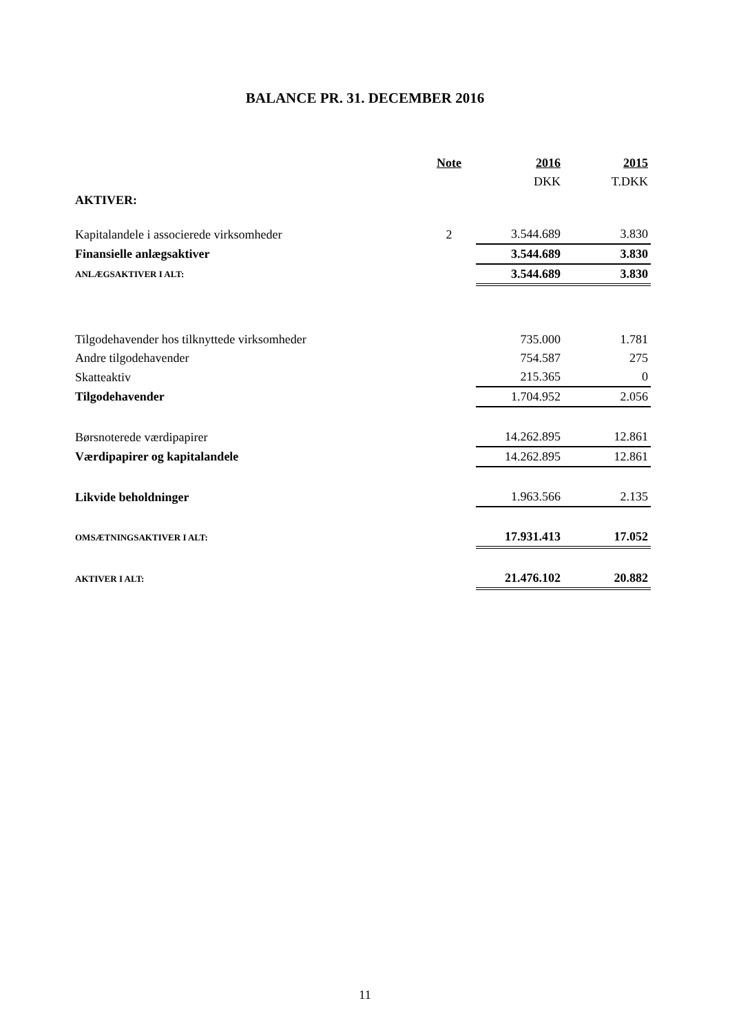BALANCE PR. 31. DECEMBER 2016
| | Note | 2016 | 2015 |
| | | DKK | T.DKK |
| AKTIVER: | | | |
| Kapitalandele i associerede virksomheder | 2 | 3.544.689 | 3.830 |
| Finansielle anlægsaktiver | | 3.544.689 | 3.830 |
| ANLÆGSAKTIVER I ALT: | | 3.544.689 | 3.830 |
| Tilgodehavender hos tilknyttede virksomheder | | 735.000 | 1.781 |
| Andre tilgodehavender | | 754.587 | 275 |
| Skatteaktiv | | 215.365 | 0 |
| Tilgodehavender | | 1.704.952 | 2.056 |
| Børsnoterede værdipapirer | | 14.262.895 | 12.861 |
| Værdipapirer og kapitalandele | | 14.262.895 | 12.861 |
| Likvide beholdninger | | 1.963.566 | 2.135 |
| OMSÆTNINGSAKTIVER I ALT: | | 17.931.413 | 17.052 |
| AKTIVER I ALT: | | 21.476.102 | 20.882 |
11